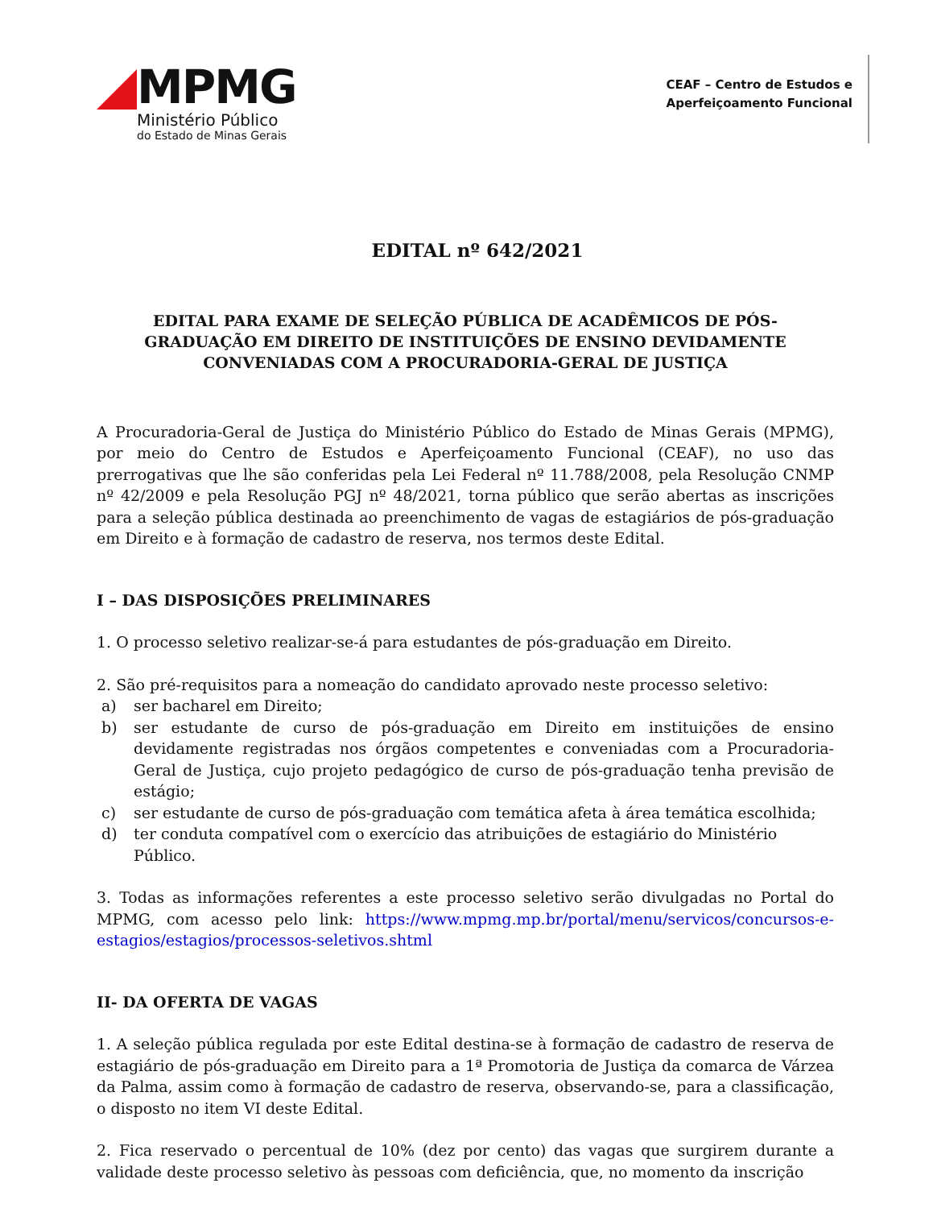MPMG
Ministério Público
do Estado de Minas Gerais
CEAF – Centro de Estudos e
Aperfeiçoamento Funcional
EDITAL nº 642/2021
EDITAL PARA EXAME DE SELEÇÃO PÚBLICA DE ACADÊMICOS DE PÓS-GRADUAÇÃO EM DIREITO DE INSTITUIÇÕES DE ENSINO DEVIDAMENTE CONVENIADAS COM A PROCURADORIA-GERAL DE JUSTIÇA
A Procuradoria-Geral de Justiça do Ministério Público do Estado de Minas Gerais (MPMG), por meio do Centro de Estudos e Aperfeiçoamento Funcional (CEAF), no uso das prerrogativas que lhe são conferidas pela Lei Federal nº 11.788/2008, pela Resolução CNMP nº 42/2009 e pela Resolução PGJ nº 48/2021, torna público que serão abertas as inscrições para a seleção pública destinada ao preenchimento de vagas de estagiários de pós-graduação em Direito e à formação de cadastro de reserva, nos termos deste Edital.
I – DAS DISPOSIÇÕES PRELIMINARES
1. O processo seletivo realizar-se-á para estudantes de pós-graduação em Direito.
2. São pré-requisitos para a nomeação do candidato aprovado neste processo seletivo:
a) ser bacharel em Direito;
b) ser estudante de curso de pós-graduação em Direito em instituições de ensino devidamente registradas nos órgãos competentes e conveniadas com a Procuradoria-Geral de Justiça, cujo projeto pedagógico de curso de pós-graduação tenha previsão de estágio;
c) ser estudante de curso de pós-graduação com temática afeta à área temática escolhida;
d) ter conduta compatível com o exercício das atribuições de estagiário do Ministério Público.
3. Todas as informações referentes a este processo seletivo serão divulgadas no Portal do MPMG, com acesso pelo link: https://www.mpmg.mp.br/portal/menu/servicos/concursos-e-estagios/estagios/processos-seletivos.shtml
II- DA OFERTA DE VAGAS
1. A seleção pública regulada por este Edital destina-se à formação de cadastro de reserva de estagiário de pós-graduação em Direito para a 1ª Promotoria de Justiça da comarca de Várzea da Palma, assim como à formação de cadastro de reserva, observando-se, para a classificação, o disposto no item VI deste Edital.
2. Fica reservado o percentual de 10% (dez por cento) das vagas que surgirem durante a validade deste processo seletivo às pessoas com deficiência, que, no momento da inscrição